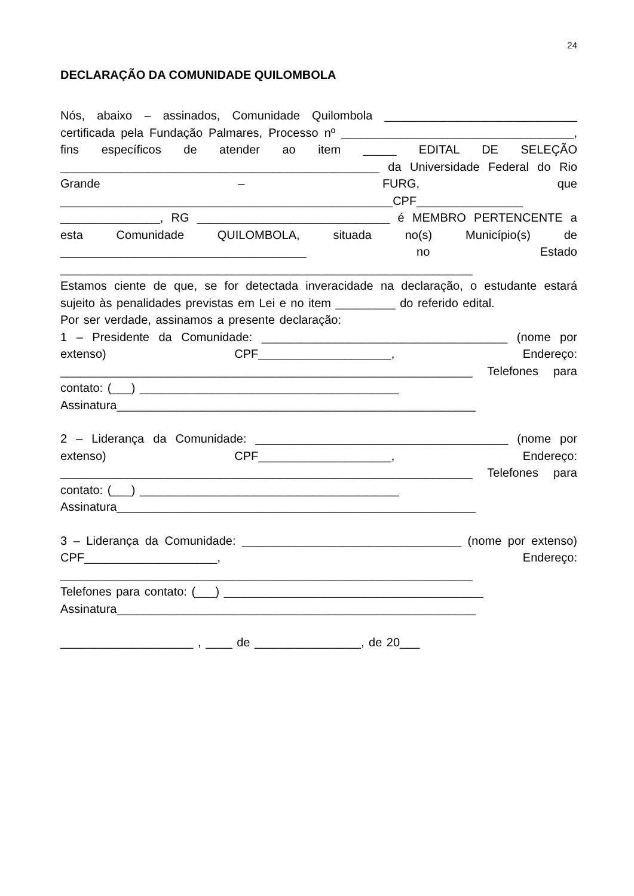24
DECLARAÇÃO DA COMUNIDADE QUILOMBOLA
Nós, abaixo – assinados, Comunidade Quilombola _____________________________ certificada pela Fundação Palmares, Processo nº ___________________________________, fins específicos de atender ao item _____ EDITAL DE SELEÇÃO ________________________________________________ da Universidade Federal do Rio Grande – FURG, que __________________________________________________CPF________________ _______________, RG _____________________________ é MEMBRO PERTENCENTE a esta Comunidade QUILOMBOLA, situada no(s) Município(s) de _____________________________________ no Estado ______________________________________________________________
Estamos ciente de que, se for detectada inveracidade na declaração, o estudante estará sujeito às penalidades previstas em Lei e no item _________ do referido edital.
Por ser verdade, assinamos a presente declaração:
1 – Presidente da Comunidade: _____________________________________ (nome por extenso) CPF____________________, Endereço: ______________________________________________________________ Telefones para contato: (___) _______________________________________
Assinatura______________________________________________________
2 – Liderança da Comunidade: ______________________________________ (nome por extenso) CPF____________________, Endereço: ______________________________________________________________ Telefones para contato: (___) _______________________________________
Assinatura______________________________________________________
3 – Liderança da Comunidade: _________________________________ (nome por extenso) CPF____________________, Endereço: ______________________________________________________________
Telefones para contato: (___) _______________________________________
Assinatura______________________________________________________
____________________ , ____ de ________________, de 20___